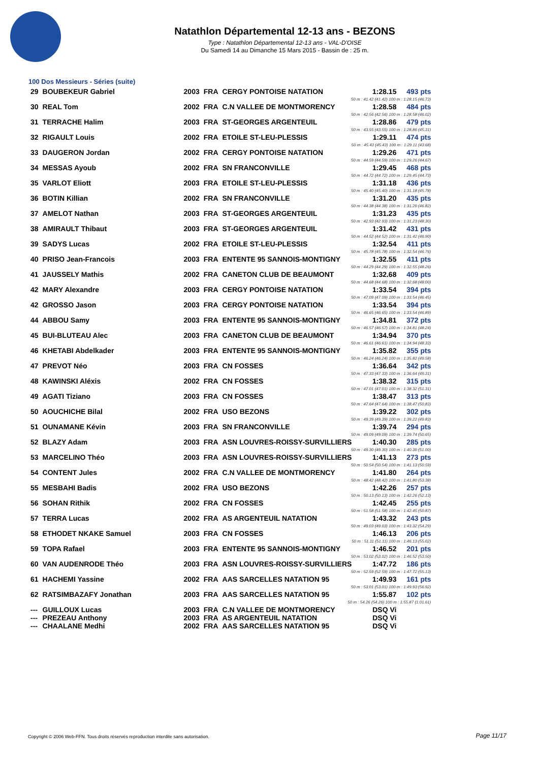Natathlon Départemental 12-13 ans - BEZONS
Type : Natathlon Départemental 12-13 ans - VAL-D'OISE
Du Samedi 14 au Dimanche 15 Mars 2015 - Bassin de : 25 m.
100 Dos Messieurs - Séries (suite)
| 29 | BOUBEKEUR Gabriel | 2003 | FRA | CERGY PONTOISE NATATION | 1:28.15 | 493 pts |
| 50 m : 41.42 (41.42) 100 m : 1:28.15 (46.73) | | | | | | |
| 30 | REAL Tom | 2002 | FRA | C.N VALLEE DE MONTMORENCY | 1:28.58 | 484 pts |
| 50 m : 42.56 (42.56) 100 m : 1:28.58 (46.02) | | | | | | |
| 31 | TERRACHE Halim | 2003 | FRA | ST-GEORGES ARGENTEUIL | 1:28.86 | 479 pts |
| 50 m : 43.55 (43.55) 100 m : 1:28.86 (45.31) | | | | | | |
| 32 | RIGAULT Louis | 2002 | FRA | ETOILE ST-LEU-PLESSIS | 1:29.11 | 474 pts |
| 50 m : 45.43 (45.43) 100 m : 1:29.11 (43.68) | | | | | | |
| 33 | DAUGERON Jordan | 2002 | FRA | CERGY PONTOISE NATATION | 1:29.26 | 471 pts |
| 50 m : 44.59 (44.59) 100 m : 1:29.26 (44.67) | | | | | | |
| 34 | MESSAS Ayoub | 2002 | FRA | SN FRANCONVILLE | 1:29.45 | 468 pts |
| 50 m : 44.72 (44.72) 100 m : 1:29.45 (44.73) | | | | | | |
| 35 | VARLOT Eliott | 2003 | FRA | ETOILE ST-LEU-PLESSIS | 1:31.18 | 436 pts |
| 50 m : 45.40 (45.40) 100 m : 1:31.18 (45.78) | | | | | | |
| 36 | BOTIN Killian | 2002 | FRA | SN FRANCONVILLE | 1:31.20 | 435 pts |
| 50 m : 44.38 (44.38) 100 m : 1:31.20 (46.82) | | | | | | |
| 37 | AMELOT Nathan | 2003 | FRA | ST-GEORGES ARGENTEUIL | 1:31.23 | 435 pts |
| 50 m : 42.93 (42.93) 100 m : 1:31.23 (48.30) | | | | | | |
| 38 | AMIRAULT Thibaut | 2003 | FRA | ST-GEORGES ARGENTEUIL | 1:31.42 | 431 pts |
| 50 m : 44.52 (44.52) 100 m : 1:31.42 (46.90) | | | | | | |
| 39 | SADYS Lucas | 2002 | FRA | ETOILE ST-LEU-PLESSIS | 1:32.54 | 411 pts |
| 50 m : 45.78 (45.78) 100 m : 1:32.54 (46.76) | | | | | | |
| 40 | PRISO Jean-Francois | 2003 | FRA | ENTENTE 95 SANNOIS-MONTIGNY | 1:32.55 | 411 pts |
| 50 m : 44.29 (44.29) 100 m : 1:32.55 (48.26) | | | | | | |
| 41 | JAUSSELY Mathis | 2002 | FRA | CANETON CLUB DE BEAUMONT | 1:32.68 | 409 pts |
| 50 m : 44.68 (44.68) 100 m : 1:32.68 (48.00) | | | | | | |
| 42 | MARY Alexandre | 2003 | FRA | CERGY PONTOISE NATATION | 1:33.54 | 394 pts |
| 50 m : 47.09 (47.09) 100 m : 1:33.54 (46.45) | | | | | | |
| 42 | GROSSO Jason | 2003 | FRA | CERGY PONTOISE NATATION | 1:33.54 | 394 pts |
| 50 m : 46.65 (46.65) 100 m : 1:33.54 (46.89) | | | | | | |
| 44 | ABBOU Samy | 2003 | FRA | ENTENTE 95 SANNOIS-MONTIGNY | 1:34.81 | 372 pts |
| 50 m : 46.57 (46.57) 100 m : 1:34.81 (48.24) | | | | | | |
| 45 | BUI-BLUTEAU Alec | 2003 | FRA | CANETON CLUB DE BEAUMONT | 1:34.94 | 370 pts |
| 50 m : 46.61 (46.61) 100 m : 1:34.94 (48.33) | | | | | | |
| 46 | KHETABI Abdelkader | 2003 | FRA | ENTENTE 95 SANNOIS-MONTIGNY | 1:35.82 | 355 pts |
| 50 m : 46.24 (46.24) 100 m : 1:35.82 (49.58) | | | | | | |
| 47 | PREVOT Néo | 2003 | FRA | CN FOSSES | 1:36.64 | 342 pts |
| 50 m : 47.33 (47.33) 100 m : 1:36.64 (49.31) | | | | | | |
| 48 | KAWINSKI Aléxis | 2002 | FRA | CN FOSSES | 1:38.32 | 315 pts |
| 50 m : 47.01 (47.01) 100 m : 1:38.32 (51.31) | | | | | | |
| 49 | AGATI Tiziano | 2003 | FRA | CN FOSSES | 1:38.47 | 313 pts |
| 50 m : 47.64 (47.64) 100 m : 1:38.47 (50.83) | | | | | | |
| 50 | AOUCHICHE Bilal | 2002 | FRA | USO BEZONS | 1:39.22 | 302 pts |
| 50 m : 49.39 (49.39) 100 m : 1:39.22 (49.83) | | | | | | |
| 51 | OUNAMANE Kévin | 2003 | FRA | SN FRANCONVILLE | 1:39.74 | 294 pts |
| 50 m : 49.09 (49.09) 100 m : 1:39.74 (50.65) | | | | | | |
| 52 | BLAZY Adam | 2003 | FRA | ASN LOUVRES-ROISSY-SURVILLIERS | 1:40.30 | 285 pts |
| 50 m : 49.30 (49.30) 100 m : 1:40.30 (51.00) | | | | | | |
| 53 | MARCELINO Théo | 2003 | FRA | ASN LOUVRES-ROISSY-SURVILLIERS | 1:41.13 | 273 pts |
| 50 m : 50.54 (50.54) 100 m : 1:41.13 (50.59) | | | | | | |
| 54 | CONTENT Jules | 2002 | FRA | C.N VALLEE DE MONTMORENCY | 1:41.80 | 264 pts |
| 50 m : 48.42 (48.42) 100 m : 1:41.80 (53.38) | | | | | | |
| 55 | MESBAHI Badis | 2002 | FRA | USO BEZONS | 1:42.26 | 257 pts |
| 50 m : 50.13 (50.13) 100 m : 1:42.26 (52.13) | | | | | | |
| 56 | SOHAN Rithik | 2002 | FRA | CN FOSSES | 1:42.45 | 255 pts |
| 50 m : 51.58 (51.58) 100 m : 1:42.45 (50.87) | | | | | | |
| 57 | TERRA Lucas | 2002 | FRA | AS ARGENTEUIL NATATION | 1:43.32 | 243 pts |
| 50 m : 49.03 (49.03) 100 m : 1:43.32 (54.29) | | | | | | |
| 58 | ETHODET NKAKE Samuel | 2003 | FRA | CN FOSSES | 1:46.13 | 206 pts |
| 50 m : 51.11 (51.11) 100 m : 1:46.13 (55.02) | | | | | | |
| 59 | TOPA Rafael | 2003 | FRA | ENTENTE 95 SANNOIS-MONTIGNY | 1:46.52 | 201 pts |
| 50 m : 53.02 (53.02) 100 m : 1:46.52 (53.50) | | | | | | |
| 60 | VAN AUDENRODE Théo | 2003 | FRA | ASN LOUVRES-ROISSY-SURVILLIERS | 1:47.72 | 186 pts |
| 50 m : 52.59 (52.59) 100 m : 1:47.72 (55.13) | | | | | | |
| 61 | HACHEMI Yassine | 2002 | FRA | AAS SARCELLES NATATION 95 | 1:49.93 | 161 pts |
| 50 m : 53.01 (53.01) 100 m : 1:49.93 (56.92) | | | | | | |
| 62 | RATSIMBAZAFY Jonathan | 2003 | FRA | AAS SARCELLES NATATION 95 | 1:55.87 | 102 pts |
| 50 m : 54.26 (54.26) 100 m : 1:55.87 (1:01.61) | | | | | | |
| --- | GUILLOUX Lucas | 2003 | FRA | C.N VALLEE DE MONTMORENCY | DSQ Vi | |
| --- | PREZEAU Anthony | 2003 | FRA | AS ARGENTEUIL NATATION | DSQ Vi | |
| --- | CHAALANE Medhi | 2002 | FRA | AAS SARCELLES NATATION 95 | DSQ Vi | |
Copyright © 2006 Web-FFN. Tous droits réservés reproduction interdite sans autorisation.
Page 11/17